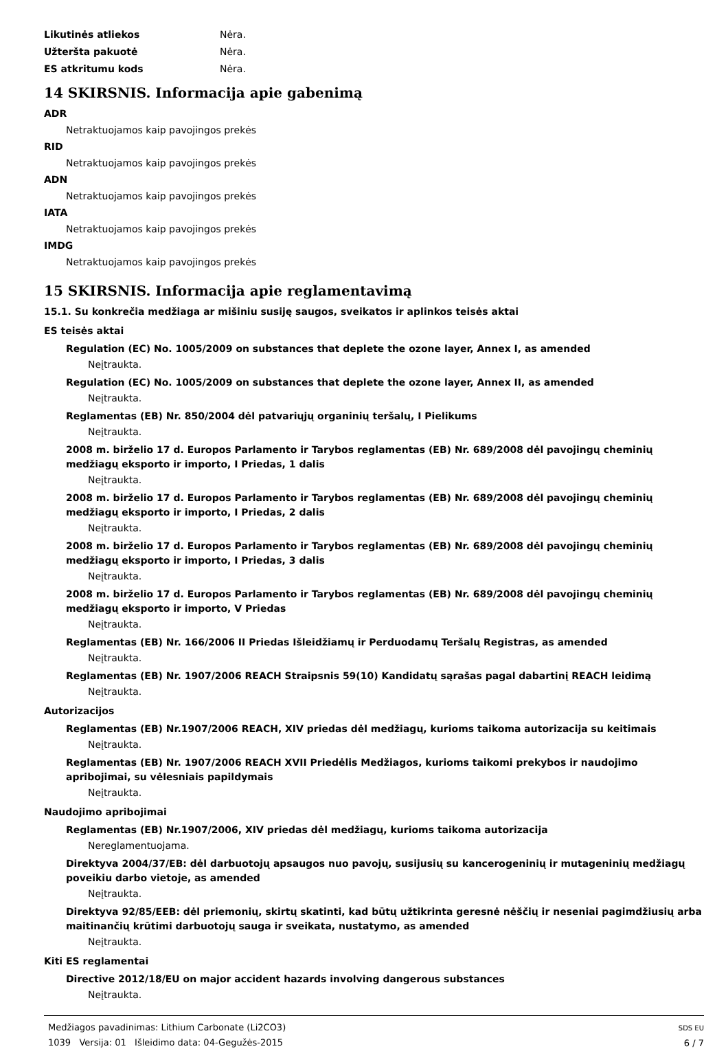Likutinės atliekos Nėra.
Užteršta pakuotė Nėra.
ES atkritumu kods Nėra.
14 SKIRSNIS. Informacija apie gabenimą
ADR
Netraktuojamos kaip pavojingos prekės
RID
Netraktuojamos kaip pavojingos prekės
ADN
Netraktuojamos kaip pavojingos prekės
IATA
Netraktuojamos kaip pavojingos prekės
IMDG
Netraktuojamos kaip pavojingos prekės
15 SKIRSNIS. Informacija apie reglamentavimą
15.1. Su konkrečia medžiaga ar mišiniu susiję saugos, sveikatos ir aplinkos teisės aktai
ES teisės aktai
Regulation (EC) No. 1005/2009 on substances that deplete the ozone layer, Annex I, as amended
Neįtraukta.
Regulation (EC) No. 1005/2009 on substances that deplete the ozone layer, Annex II, as amended
Neįtraukta.
Reglamentas (EB) Nr. 850/2004 dėl patvariųjų organinių teršalų, I Pielikums
Neįtraukta.
2008 m. birželio 17 d. Europos Parlamento ir Tarybos reglamentas (EB) Nr. 689/2008 dėl pavojingų cheminių medžiagų eksporto ir importo, I Priedas, 1 dalis
Neįtraukta.
2008 m. birželio 17 d. Europos Parlamento ir Tarybos reglamentas (EB) Nr. 689/2008 dėl pavojingų cheminių medžiagų eksporto ir importo, I Priedas, 2 dalis
Neįtraukta.
2008 m. birželio 17 d. Europos Parlamento ir Tarybos reglamentas (EB) Nr. 689/2008 dėl pavojingų cheminių medžiagų eksporto ir importo, I Priedas, 3 dalis
Neįtraukta.
2008 m. birželio 17 d. Europos Parlamento ir Tarybos reglamentas (EB) Nr. 689/2008 dėl pavojingų cheminių medžiagų eksporto ir importo, V Priedas
Neįtraukta.
Reglamentas (EB) Nr. 166/2006 II Priedas Išleidžiamų ir Perduodamų Teršalų Registras, as amended
Neįtraukta.
Reglamentas (EB) Nr. 1907/2006 REACH Straipsnis 59(10) Kandidatų sąrašas pagal dabartinį REACH leidimą
Neįtraukta.
Autorizacijos
Reglamentas (EB) Nr.1907/2006 REACH, XIV priedas dėl medžiagų, kurioms taikoma autorizacija su keitimais
Neįtraukta.
Reglamentas (EB) Nr. 1907/2006 REACH XVII Priedėlis Medžiagos, kurioms taikomi prekybos ir naudojimo apribojimai, su vėlesniais papildymais
Neįtraukta.
Naudojimo apribojimai
Reglamentas (EB) Nr.1907/2006, XIV priedas dėl medžiagų, kurioms taikoma autorizacija
Nereglamentuojama.
Direktyva 2004/37/EB: dėl darbuotojų apsaugos nuo pavojų, susijusių su kancerogeninių ir mutageninių medžiagų poveikiu darbo vietoje, as amended
Neįtraukta.
Direktyva 92/85/EEB: dėl priemonių, skirtų skatinti, kad būtų užtikrinta geresnė nėščių ir neseniai pagimdžiusių arba maitinančių krūtimi darbuotojų sauga ir sveikata, nustatymo, as amended
Neįtraukta.
Kiti ES reglamentai
Directive 2012/18/EU on major accident hazards involving dangerous substances
Neįtraukta.
Medžiagos pavadinimas: Lithium Carbonate (Li2CO3)
1039 Versija: 01 Išleidimo data: 04-Gegužės-2015
SDS EU
6 / 7